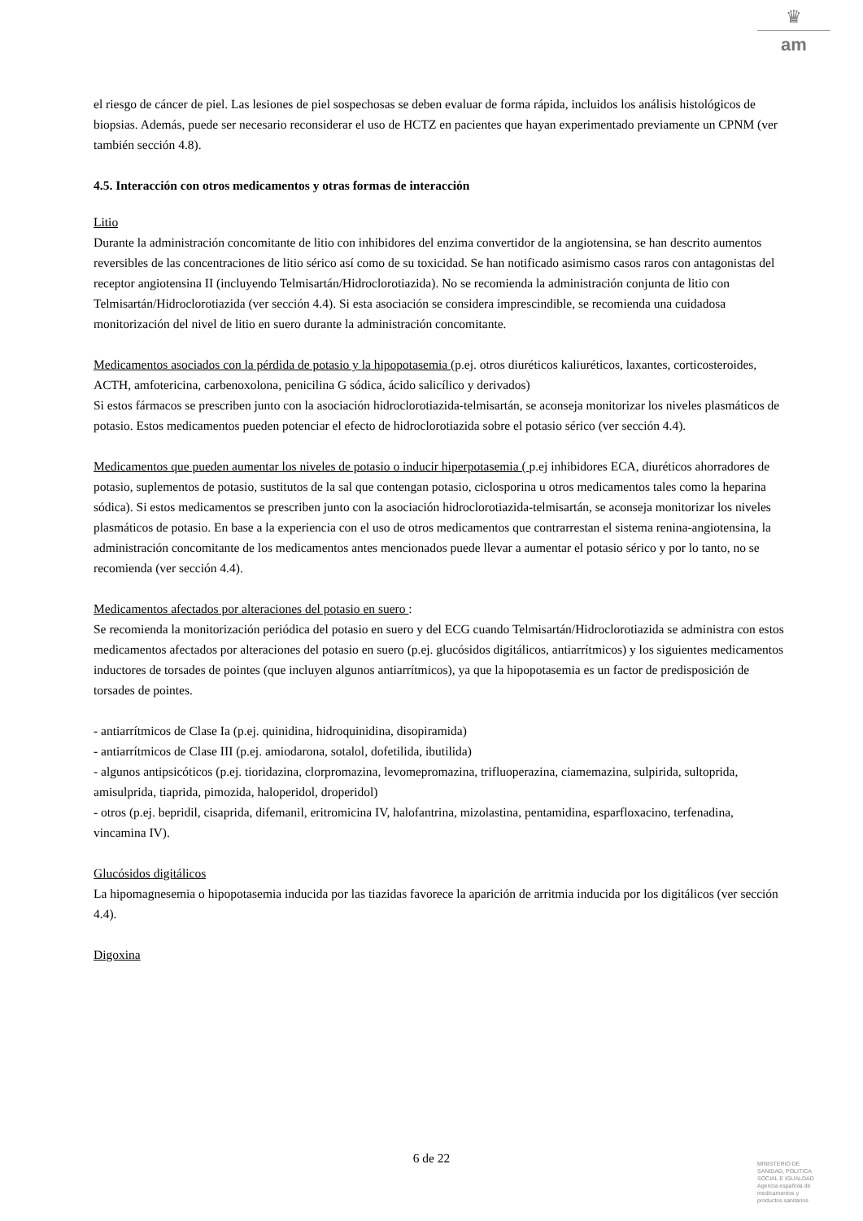♛
am
el riesgo de cáncer de piel. Las lesiones de piel sospechosas se deben evaluar de forma rápida, incluidos los análisis histológicos de biopsias. Además, puede ser necesario reconsiderar el uso de HCTZ en pacientes que hayan experimentado previamente un CPNM (ver también sección 4.8).
4.5. Interacción con otros medicamentos y otras formas de interacción
Litio
Durante la administración concomitante de litio con inhibidores del enzima convertidor de la angiotensina, se han descrito aumentos reversibles de las concentraciones de litio sérico así como de su toxicidad. Se han notificado asimismo casos raros con antagonistas del receptor angiotensina II (incluyendo Telmisartán/Hidroclorotiazida). No se recomienda la administración conjunta de litio con Telmisartán/Hidroclorotiazida (ver sección 4.4). Si esta asociación se considera imprescindible, se recomienda una cuidadosa monitorización del nivel de litio en suero durante la administración concomitante.
Medicamentos asociados con la pérdida de potasio y la hipopotasemia (p.ej. otros diuréticos kaliuréticos, laxantes, corticosteroides, ACTH, amfotericina, carbenoxolona, penicilina G sódica, ácido salicílico y derivados)
Si estos fármacos se prescriben junto con la asociación hidroclorotiazida-telmisartán, se aconseja monitorizar los niveles plasmáticos de potasio. Estos medicamentos pueden potenciar el efecto de hidroclorotiazida sobre el potasio sérico (ver sección 4.4).
Medicamentos que pueden aumentar los niveles de potasio o inducir hiperpotasemia ( p.ej inhibidores ECA, diuréticos ahorradores de potasio, suplementos de potasio, sustitutos de la sal que contengan potasio, ciclosporina u otros medicamentos tales como la heparina sódica). Si estos medicamentos se prescriben junto con la asociación hidroclorotiazida-telmisartán, se aconseja monitorizar los niveles plasmáticos de potasio. En base a la experiencia con el uso de otros medicamentos que contrarrestan el sistema renina-angiotensina, la administración concomitante de los medicamentos antes mencionados puede llevar a aumentar el potasio sérico y por lo tanto, no se recomienda (ver sección 4.4).
Medicamentos afectados por alteraciones del potasio en suero :
Se recomienda la monitorización periódica del potasio en suero y del ECG cuando Telmisartán/Hidroclorotiazida se administra con estos medicamentos afectados por alteraciones del potasio en suero (p.ej. glucósidos digitálicos, antiarrítmicos) y los siguientes medicamentos inductores de torsades de pointes (que incluyen algunos antiarrítmicos), ya que la hipopotasemia es un factor de predisposición de torsades de pointes.
- antiarrítmicos de Clase Ia (p.ej. quinidina, hidroquinidina, disopiramida)
- antiarrítmicos de Clase III (p.ej. amiodarona, sotalol, dofetilida, ibutilida)
- algunos antipsicóticos (p.ej. tioridazina, clorpromazina, levomepromazina, trifluoperazina, ciamemazina, sulpirida, sultoprida, amisulprida, tiaprida, pimozida, haloperidol, droperidol)
- otros (p.ej. bepridil, cisaprida, difemanil, eritromicina IV, halofantrina, mizolastina, pentamidina, esparfloxacino, terfenadina, vincamina IV).
Glucósidos digitálicos
La hipomagnesemia o hipopotasemia inducida por las tiazidas favorece la aparición de arritmia inducida por los digitálicos (ver sección 4.4).
Digoxina
6 de 22
MINISTERIO DE
SANIDAD, POLITICA
SOCIAL E IGUALDAD
Agencia española de
medicamentos y
productos sanitarios